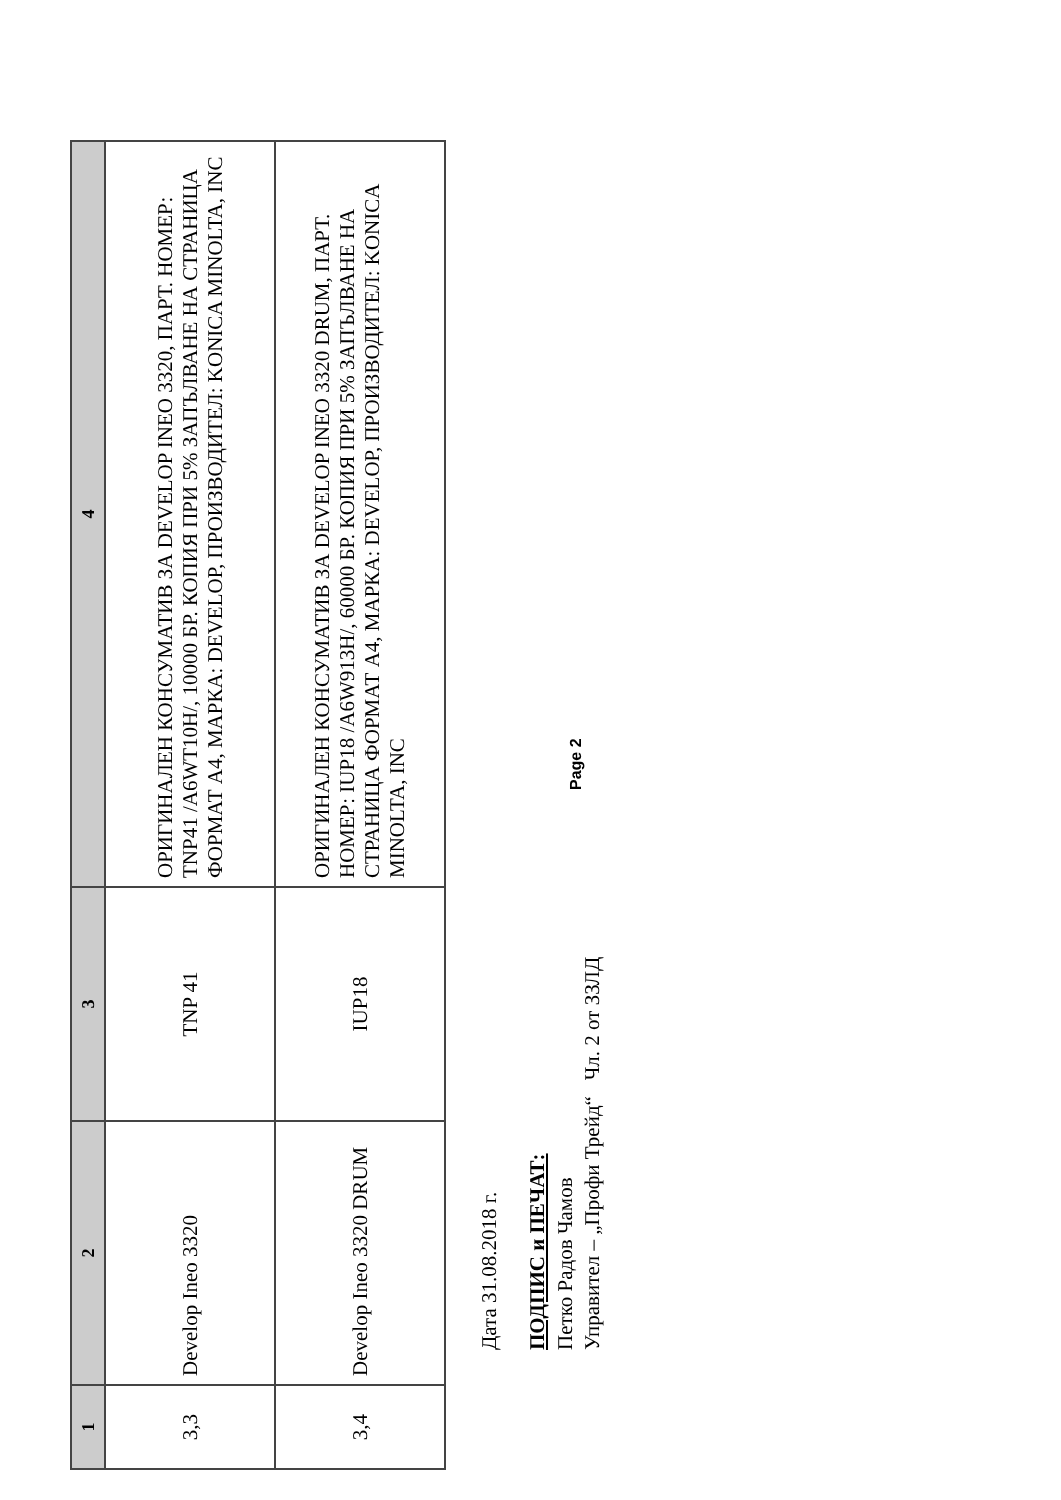| 1 | 2 | 3 | 4 |
| --- | --- | --- | --- |
| 3,3 | Develop Ineo 3320 | TNP 41 | ОРИГИНАЛЕН КОНСУМАТИВ ЗА DEVELOP INEO 3320, ПАРТ. НОМЕР: TNP41 /A6WT10H/, 10000 БР. КОПИЯ ПРИ 5% ЗАПЪЛВАНЕ НА СТРАНИЦА ФОРМАТ А4, МАРКА: DEVELOP, ПРОИЗВОДИТЕЛ: KONICA MINOLTA, INC |
| 3,4 | Develop Ineo 3320 DRUM | IUP18 | ОРИГИНАЛЕН КОНСУМАТИВ ЗА DEVELOP INEO 3320 DRUM, ПАРТ. НОМЕР: IUP18 /A6W913H/, 60000 БР. КОПИЯ ПРИ 5% ЗАПЪЛВАНЕ НА СТРАНИЦА ФОРМАТ А4, МАРКА: DEVELOP, ПРОИЗВОДИТЕЛ: KONICA MINOLTA, INC |
Дата 31.08.2018 г.
ПОДПИС и ПЕЧАТ:
Петко Радов Чамов
Управител – „Профи Трейд“ Чл. 2 от ЗЗЛД
Page 2